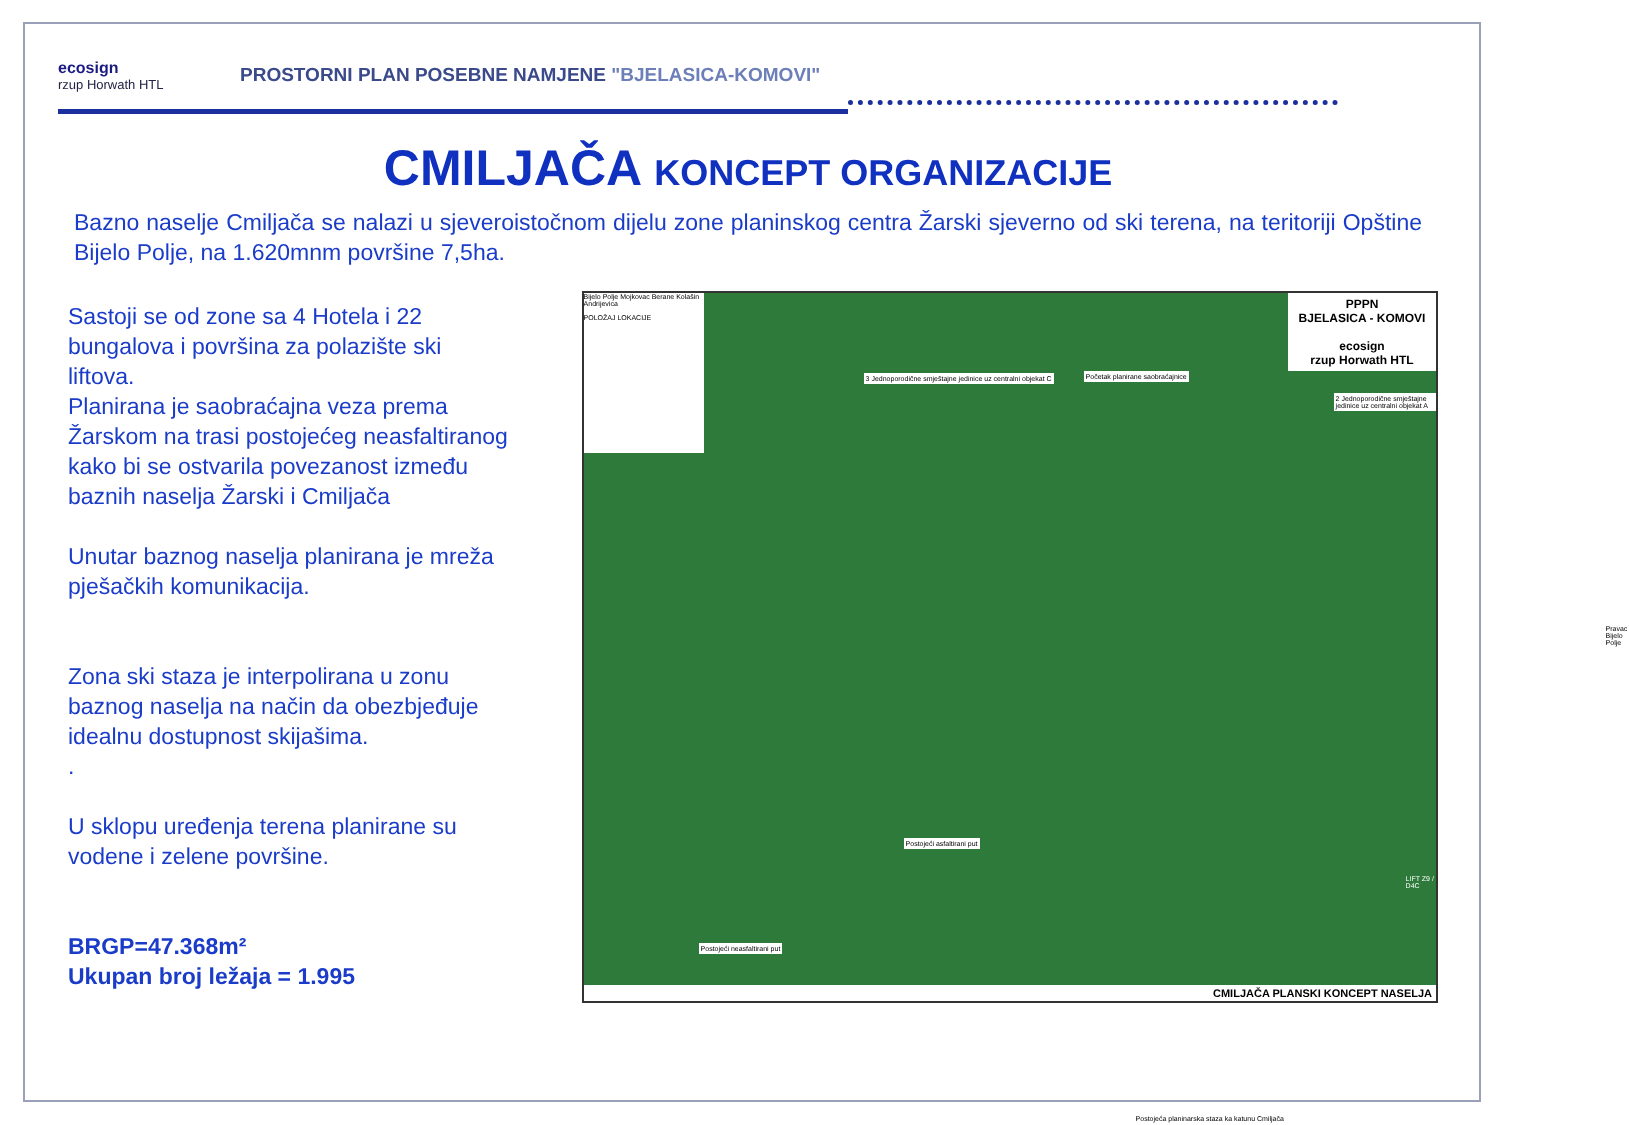ecosign
rzup Horwath HTL
PROSTORNI PLAN POSEBNE NAMJENE "BJELASICA-KOMOVI"
CMILJAČA KONCEPT ORGANIZACIJE
Bazno naselje Cmiljača se nalazi u sjeveroistočnom dijelu zone planinskog centra Žarski sjeverno od ski terena, na teritoriji Opštine Bijelo Polje, na 1.620mnm površine 7,5ha.
Sastoji se od zone sa 4 Hotela i 22 bungalova i površina za polazište ski liftova.
Planirana je saobraćajna veza prema Žarskom na trasi postojećeg neasfaltiranog kako bi se ostvarila povezanost između baznih naselja Žarski i Cmiljača
Unutar baznog naselja planirana je mreža pješačkih komunikacija.
Zona ski staza je interpolirana u zonu baznog naselja na način da obezbjeđuje idealnu dostupnost skijašima.
.
U sklopu uređenja terena planirane su vodene i zelene površine.
BRGP=47.368m²
Ukupan broj ležaja = 1.995
Bijelo Polje Mojkovac Berane Kolašin Andrijevica
POLOŽAJ LOKACIJE
PPPN
BJELASICA - KOMOVI
ecosign
rzup Horwath HTL
3 Jednoporodične smještajne jedinice uz centralni objekat C
Početak planirane saobraćajnice
2 Jednoporodične smještajne jedinice uz centralni objekat A
Pravac Bijelo Polje
Postojeći asfaltirani put
Postojeći neasfaltirani put
Postojeća planinarska staza ka katunu Cmiljača
LIFT Z9 / D4C
CMILJAČA PLANSKI KONCEPT NASELJA